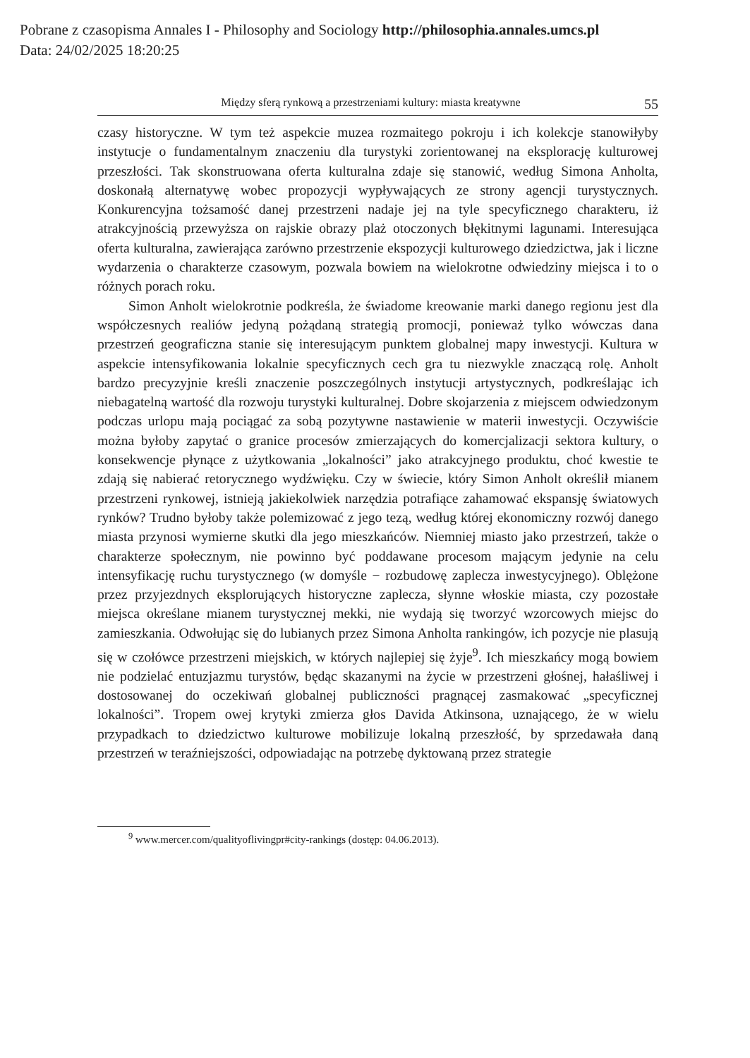Pobrane z czasopisma Annales I - Philosophy and Sociology http://philosophia.annales.umcs.pl
Data: 24/02/2025 18:20:25
Między sferą rynkową a przestrzeniami kultury: miasta kreatywne 55
czasy historyczne. W tym też aspekcie muzea rozmaitego pokroju i ich kolekcje stanowiłyby instytucje o fundamentalnym znaczeniu dla turystyki zorientowanej na eksplorację kulturowej przeszłości. Tak skonstruowana oferta kulturalna zdaje się stanowić, według Simona Anholta, doskonałą alternatywę wobec propozycji wypływających ze strony agencji turystycznych. Konkurencyjna tożsamość danej przestrzeni nadaje jej na tyle specyficznego charakteru, iż atrakcyjnością przewyższa on rajskie obrazy plaż otoczonych błękitnymi lagunami. Interesująca oferta kulturalna, zawierająca zarówno przestrzenie ekspozycji kulturowego dziedzictwa, jak i liczne wydarzenia o charakterze czasowym, pozwala bowiem na wielokrotne odwiedziny miejsca i to o różnych porach roku.
Simon Anholt wielokrotnie podkreśla, że świadome kreowanie marki danego regionu jest dla współczesnych realiów jedyną pożądaną strategią promocji, ponieważ tylko wówczas dana przestrzeń geograficzna stanie się interesującym punktem globalnej mapy inwestycji. Kultura w aspekcie intensyfikowania lokalnie specyficznych cech gra tu niezwykle znaczącą rolę. Anholt bardzo precyzyjnie kreśli znaczenie poszczególnych instytucji artystycznych, podkreślając ich niebagatelną wartość dla rozwoju turystyki kulturalnej. Dobre skojarzenia z miejscem odwiedzonym podczas urlopu mają pociągać za sobą pozytywne nastawienie w materii inwestycji. Oczywiście można byłoby zapytać o granice procesów zmierzających do komercjalizacji sektora kultury, o konsekwencje płynące z użytkowania „lokalności” jako atrakcyjnego produktu, choć kwestie te zdają się nabierać retorycznego wydźwięku. Czy w świecie, który Simon Anholt określił mianem przestrzeni rynkowej, istnieją jakiekolwiek narzędzia potrafiące zahamować ekspansję światowych rynków? Trudno byłoby także polemizować z jego tezą, według której ekonomiczny rozwój danego miasta przynosi wymierne skutki dla jego mieszkańców. Niemniej miasto jako przestrzeń, także o charakterze społecznym, nie powinno być poddawane procesom mającym jedynie na celu intensyfikację ruchu turystycznego (w domyśle − rozbudowę zaplecza inwestycyjnego). Oblężone przez przyjezdnych eksplorujących historyczne zaplecza, słynne włoskie miasta, czy pozostałe miejsca określane mianem turystycznej mekki, nie wydają się tworzyć wzorcowych miejsc do zamieszkania. Odwołując się do lubianych przez Simona Anholta rankingów, ich pozycje nie plasują się w czołówce przestrzeni miejskich, w których najlepiej się żyje<sup>9</sup>. Ich mieszkańcy mogą bowiem nie podzielać entuzjazmu turystów, będąc skazanymi na życie w przestrzeni głośnej, hałaśliwej i dostosowanej do oczekiwań globalnej publiczności pragnącej zasmakować „specyficznej lokalności”. Tropem owej krytyki zmierza głos Davida Atkinsona, uznającego, że w wielu przypadkach to dziedzictwo kulturowe mobilizuje lokalną przeszłość, by sprzedawała daną przestrzeń w teraźniejszości, odpowiadając na potrzebę dyktowaną przez strategie
<sup>9</sup> www.mercer.com/qualityoflivingpr#city-rankings (dostęp: 04.06.2013).